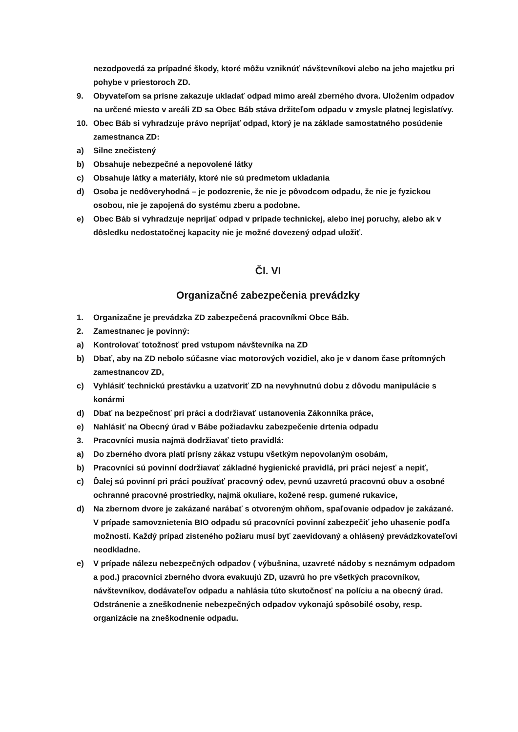nezodpovedá za prípadné škody, ktoré môžu vzniknúť návštevníkovi alebo na jeho majetku pri pohybe v priestoroch ZD.
9. Obyvateľom sa prísne zakazuje ukladať odpad mimo areál zberného dvora. Uložením odpadov na určené miesto v areáli ZD sa Obec Báb stáva držiteľom odpadu v zmysle platnej legislatívy.
10. Obec Báb si vyhradzuje právo neprijať odpad, ktorý je na základe samostatného posúdenie zamestnanca ZD:
a) Silne znečistený
b) Obsahuje nebezpečné a nepovolené látky
c) Obsahuje látky a materiály, ktoré nie sú predmetom ukladania
d) Osoba je nedôveryhodná – je podozrenie, že nie je pôvodcom odpadu, že nie je fyzickou osobou, nie je zapojená do systému zberu a podobne.
e) Obec Báb si vyhradzuje neprijať odpad v prípade technickej, alebo inej poruchy, alebo ak v dôsledku nedostatočnej kapacity nie je možné dovezený odpad uložiť.
Čl. VI
Organizačné zabezpečenia prevádzky
1. Organizačne je prevádzka ZD zabezpečená pracovníkmi Obce Báb.
2. Zamestnanec je povinný:
a) Kontrolovať totožnosť pred vstupom návštevníka na ZD
b) Dbať, aby na ZD nebolo súčasne viac motorových vozidiel, ako je v danom čase prítomných zamestnancov ZD,
c) Vyhlásiť technickú prestávku a uzatvoriť ZD na nevyhnutnú dobu z dôvodu manipulácie s konármi
d) Dbať na bezpečnosť pri práci a dodržiavať ustanovenia Zákonníka práce,
e) Nahlásiť na Obecný úrad v Bábe požiadavku zabezpečenie drtenia odpadu
3. Pracovníci musia najmä dodržiavať tieto pravidlá:
a) Do zberného dvora platí prísny zákaz vstupu všetkým nepovolaným osobám,
b) Pracovníci sú povinní dodržiavať základné hygienické pravidlá, pri práci nejesť a nepiť,
c) Ďalej sú povinní pri práci používať pracovný odev, pevnú uzavretú pracovnú obuv a osobné ochranné pracovné prostriedky, najmä okuliare, kožené resp. gumené rukavice,
d) Na zbernom dvore je zakázané narábať s otvoreným ohňom, spaľovanie odpadov je zakázané. V prípade samovznietenia BIO odpadu sú pracovníci povinní zabezpečiť jeho uhasenie podľa možností. Každý prípad zisteného požiaru musí byť zaevidovaný a ohlásený prevádzkovateľovi neodkladne.
e) V prípade nálezu nebezpečných odpadov ( výbušnina, uzavreté nádoby s neznámym odpadom a pod.) pracovníci zberného dvora evakuujú ZD, uzavrú ho pre všetkých pracovníkov, návštevníkov, dodávateľov odpadu a nahlásia túto skutočnosť na políciu a na obecný úrad. Odstránenie a zneškodnenie nebezpečných odpadov vykonajú spôsobilé osoby, resp. organizácie na zneškodnenie odpadu.